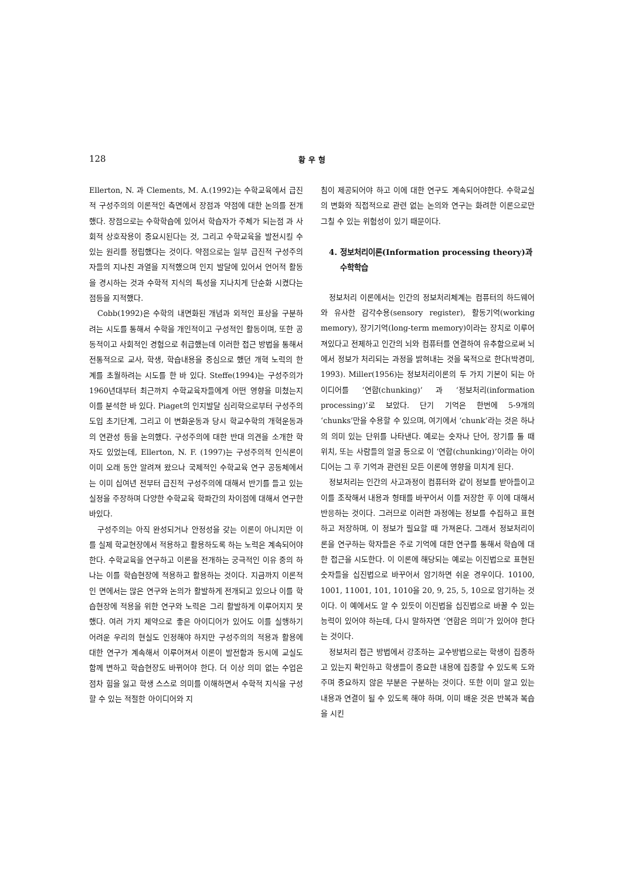128 황 우 형
Ellerton, N. 과 Clements, M. A.(1992)는 수학교육에서 급진적 구성주의의 이론적인 측면에서 장점과 약점에 대한 논의를 전개했다. 장점으로는 수학학습에 있어서 학습자가 주체가 되는점 과 사회적 상호작용이 중요시된다는 것, 그리고 수학교육을 발전시킬 수 있는 원리를 정립했다는 것이다. 약점으로는 일부 급진적 구성주의자들의 지나친 과열을 지적했으며 인지 발달에 있어서 언어적 활동을 경시하는 것과 수학적 지식의 특성을 지나치게 단순화 시켰다는 점등을 지적했다.
Cobb(1992)은 수학의 내면화된 개념과 외적인 표상을 구분하려는 시도를 통해서 수학을 개인적이고 구성적인 활동이며, 또한 공동적이고 사회적인 경험으로 취급했는데 이러한 접근 방법을 통해서 전통적으로 교사, 학생, 학습내용을 중심으로 했던 개혁 노력의 한계를 초월하려는 시도를 한 바 있다. Steffe(1994)는 구성주의가 1960년대부터 최근까지 수학교육자들에게 어떤 영향을 미쳤는지 이를 분석한 바 있다. Piaget의 인지발달 심리학으로부터 구성주의 도입 초기단계, 그리고 이 변화운동과 당시 학교수학의 개혁운동과의 연관성 등을 논의했다. 구성주의에 대한 반대 의견을 소개한 학자도 있었는데, Ellerton, N. F. (1997)는 구성주의적 인식론이 이미 오래 동안 알려져 왔으나 국제적인 수학교육 연구 공동체에서는 이미 십여년 전부터 급진적 구성주의에 대해서 반기를 들고 있는 실정을 주장하며 다양한 수학교육 학파간의 차이점에 대해서 연구한바있다.
구성주의는 아직 완성되거나 안정성을 갖는 이론이 아니지만 이를 실제 학교현장에서 적용하고 활용하도록 하는 노력은 계속되어야 한다. 수학교육을 연구하고 이론을 전개하는 궁극적인 이유 중의 하나는 이를 학습현장에 적용하고 활용하는 것이다. 지금까지 이론적인 면에서는 많은 연구와 논의가 활발하게 전개되고 있으나 이를 학습현장에 적용을 위한 연구와 노력은 그리 활발하게 이루어지지 못했다. 여러 가지 제약으로 좋은 아이디어가 있어도 이를 실행하기 어려운 우리의 현실도 인정해야 하지만 구성주의의 적용과 활용에 대한 연구가 계속해서 이루어져서 이론이 발전함과 동시에 교실도 함께 변하고 학습현장도 바뀌어야 한다. 더 이상 의미 없는 수업은 점차 힘을 잃고 학생 스스로 의미를 이해하면서 수학적 지식을 구성할 수 있는 적절한 아이디어와 지
침이 제공되어야 하고 이에 대한 연구도 계속되어야한다. 수학교실의 변화와 직접적으로 관련 없는 논의와 연구는 화려한 이론으로만 그칠 수 있는 위험성이 있기 때문이다.
4. 정보처리이론(Information processing theory)과
수학학습
정보처리 이론에서는 인간의 정보처리체계는 컴퓨터의 하드웨어와 유사한 감각수용(sensory register), 활동기억(working memory), 장기기억(long-term memory)이라는 장치로 이루어져있다고 전제하고 인간의 뇌와 컴퓨터를 연결하여 유추함으로써 뇌에서 정보가 처리되는 과정을 밝혀내는 것을 목적으로 한다(박경미, 1993). Miller(1956)는 정보처리이론의 두 가지 기본이 되는 아이디어를 ‘연합(chunking)’ 과 ‘정보처리(information processing)’로 보았다. 단기 기억은 한번에 5-9개의 ‘chunks’만을 수용할 수 있으며, 여기에서 ‘chunk’라는 것은 하나의 의미 있는 단위를 나타낸다. 예로는 숫자나 단어, 장기를 둘 때 위치, 또는 사람들의 얼굴 등으로 이 ‘연합(chunking)’이라는 아이디어는 그 후 기억과 관련된 모든 이론에 영향을 미치게 된다.
정보처리는 인간의 사고과정이 컴퓨터와 같이 정보를 받아들이고 이를 조작해서 내용과 형태를 바꾸어서 이를 저장한 후 이에 대해서 반응하는 것이다. 그러므로 이러한 과정에는 정보를 수집하고 표현하고 저장하며, 이 정보가 필요할 때 가져온다. 그래서 정보처리이론을 연구하는 학자들은 주로 기억에 대한 연구를 통해서 학습에 대한 접근을 시도한다. 이 이론에 해당되는 예로는 이진법으로 표현된 숫자들을 십진법으로 바꾸어서 암기하면 쉬운 경우이다. 10100, 1001, 11001, 101, 1010을 20, 9, 25, 5, 10으로 암기하는 것이다. 이 예에서도 알 수 있듯이 이진법을 십진법으로 바꿀 수 있는 능력이 있어야 하는데, 다시 말하자면 ‘연합은 의미’가 있어야 한다는 것이다.
정보처리 접근 방법에서 강조하는 교수방법으로는 학생이 집중하고 있는지 확인하고 학생들이 중요한 내용에 집중할 수 있도록 도와주며 중요하지 않은 부분은 구분하는 것이다. 또한 이미 알고 있는 내용과 연결이 될 수 있도록 해야 하며, 이미 배운 것은 반복과 복습을 시킨